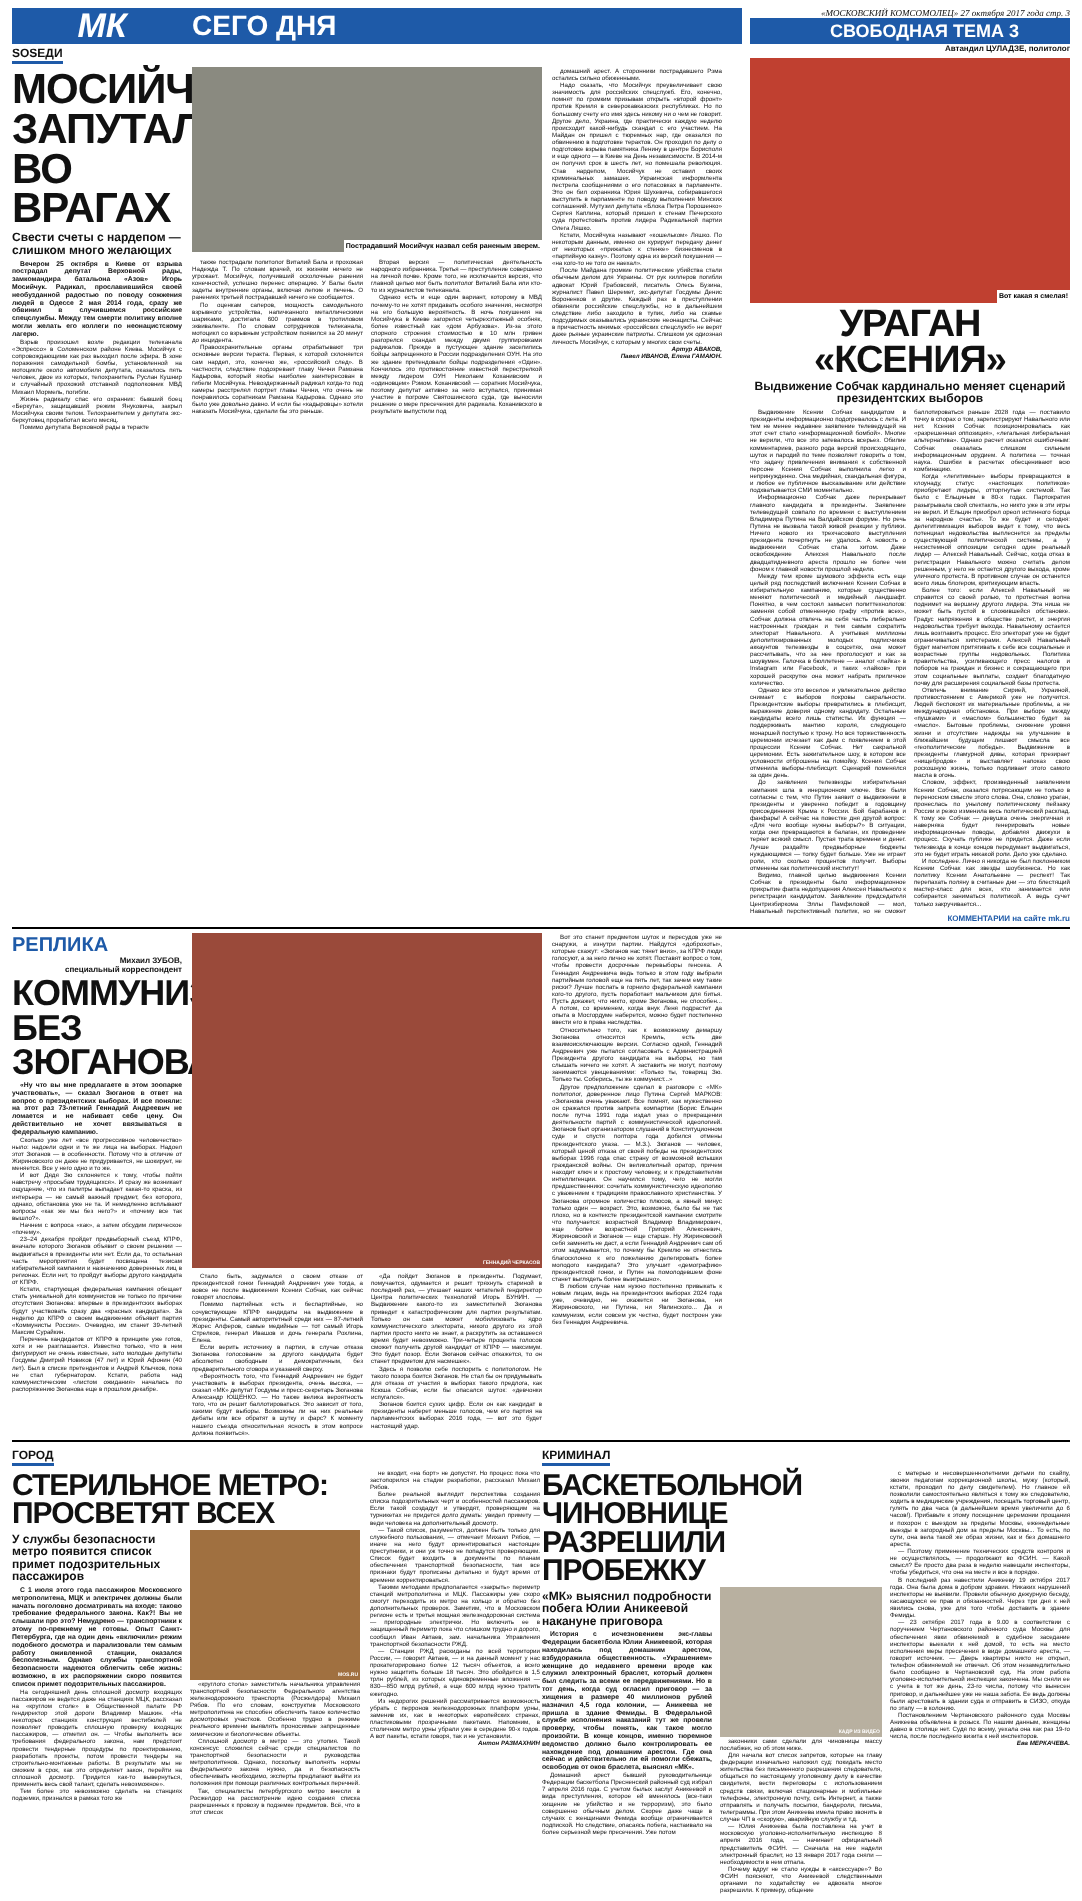МК СЕГО ДНЯ
SOSЕДИ
МОСИЙЧУК ЗАПУТАЛСЯ ВО ВРАГАХ
Свести счеты с нардепом — слишком много желающих
Вечером 25 октября в Киеве от взрыва пострадал депутат Верховной рады, замкомандира батальона «Азов» Игорь Мосийчук. Радикал, прославившийся своей необузданной радостью по поводу сожжения людей в Одессе 2 мая 2014 года, сразу же обвинил в случившемся российские спецслужбы. Между тем смерти политику вполне могли желать его коллеги по неонацистскому лагерю.
Взрыв произошел возле редакции телеканала «Эспрессо» в Соломенском районе Киева. Мосийчук с сопровождающими как раз выходил после эфира. В зоне поражения самодельной бомбы, установленной на мотоцикле около автомобиля депутата, оказалось пять человек, двое из которых, телохранитель Руслан Кушнир и случайный прохожий отставной подполковник МВД Михаил Мормель, погибли.
Жизнь радикалу спас его охранник: бывший боец «Беркута», защищавший режим Януковича, закрыл Мосийчука своим телом. Телохранителем у депутата экс-беркутовец проработал всего месяц.
Помимо депутата Верховной рады в теракте
Пострадавший Мосийчук назвал себя раненым зверем.
также пострадали политолог Виталий Бала и прохожая Надежда Т. По словам врачей, их жизням ничего не угрожает. Мосийчук, получивший осколочные ранения конечностей, успешно перенес операцию. У Балы были задеты внутренние органы, включая легкие и печень. О ранениях третьей пострадавшей ничего не сообщается.
По оценкам саперов, мощность самодельного взрывного устройства, напичканного металлическими шариками, достигала 600 граммов в тротиловом эквиваленте. По словам сотрудников телеканала, мотоцикл со взрывным устройством появился за 20 минут до инцидента.
Правоохранительные органы отрабатывают три основные версии теракта. Первая, к которой склоняется сам нардеп, это, конечно же, «российский след». В частности, следствие подозревает главу Чечни Рамзана Кадырова, который якобы наиболее заинтересован в гибели Мосийчука. Невоздержанный радикал когда-то под камеры расстрелял портрет главы Чечни, что очень не понравилось соратникам Рамзана Кадырова. Однако это было уже довольно давно. И если бы «кадыровцы» хотели наказать Мосийчука, сделали бы это раньше.
Вторая версия — политическая деятельность народного избранника. Третья — преступление совершено на личной почве. Кроме того, не исключается версия, что главной целью мог быть политолог Виталий Бала или кто-то из журналистов телеканала.
Однако есть и еще один вариант, которому в МВД почему-то не хотят придавать особого значения, несмотря на его большую вероятность. В ночь покушения на Мосийчука в Киеве загорелся четырехэтажный особняк, более известный как «дом Арбузова». Из-за этого спорного строения стоимостью в 10 млн гривен разгорелся скандал между двумя группировками радикалов. Прежде в пустующее здание заселились бойцы запрещенного в России подразделения ОУН. На это же здание претендовали бойцы подразделения «Один». Кончилось это противостояние известной перестрелкой между лидером ОУН Николаем Коханивским и «одиновцем» Рэмом. Коханивский — соратник Мосийчука, поэтому депутат активно за него вступался, принимая участие в погроме Святошинского суда, где выносили решение о мере пресечения для радикала. Коханивского в результате выпустили под
домашний арест. А сторонники пострадавшего Рэма остались сильно обиженными.
Надо сказать, что Мосийчук преувеличивает свою значимость для российских спецслужб. Его, конечно, помнят по громким призывам открыть «второй фронт» против Кремля в северокавказских республиках. Но по большому счету его имя здесь никому ни о чем не говорит. Другое дело, Украина, где практически каждую неделю происходит какой-нибудь скандал с его участием. На Майдан он пришел с тюремных нар, где оказался по обвинению в подготовке терактов. Он проходил по делу о подготовке взрыва памятника Ленину в центре Борисполя и еще одного — в Киеве на День независимости. В 2014-м он получил срок в шесть лет, но помешала революция. Став нардепом, Мосийчук не оставил своих криминальных замашек. Украинская информлента пестрела сообщениями о его потасовках в парламенте. Это он бил охранника Юрия Шухевича, собиравшегося выступить в парламенте по поводу выполнения Минских соглашений. Мутузил депутата «Блока Петра Порошенко» Сергея Каплина, который пришел к стенам Печерского суда протестовать против лидера Радикальной партии Олега Ляшко.
Кстати, Мосийчука называют «кошельком» Ляшко. По некоторым данным, именно он курирует передачу денег от некоторых «прижатых к стенке» бизнесменов в «партийную казну». Поэтому одна из версий покушения — «на кого-то не того он наехал».
После Майдана громкие политические убийства стали обычным делом для Украины. От рук киллеров погибли адвокат Юрий Грабовский, писатель Олесь Бузина, журналист Павел Шеремет, экс-депутат Госдумы Денис Вороненков и другие. Каждый раз в преступлении обвиняли российские спецслужбы, но в дальнейшем следствие либо заходило в тупик, либо на скамье подсудимых оказывались украинские неонацисты. Сейчас в причастность мнимых «российских спецслужб» не верят даже рьяные украинские патриоты. Слишком уж одиозная личность Мосийчук, с которым у многих свои счеты.
Артур АВАКОВ,
Павел ИВАНОВ, Елена ГАМАЮН.
«МОСКОВСКИЙ КОМСОМОЛЕЦ» 27 октября 2017 года стр. 3
СВОБОДНАЯ ТЕМА 3
Автандил ЦУЛАДЗЕ, политолог
Вот какая я смелая!
УРАГАН «КСЕНИЯ»
Выдвижение Собчак кардинально меняет сценарий президентских выборов
Выдвижение Ксении Собчак кандидатом в президенты информационно подогревалось с лета. И тем не менее недавнее заявление телеведущей на этот счет стало «информационной бомбой». Многие не верили, что все это затевалось всерьез. Обилие комментариев, разного рода версий происходящего, шуток и пародий по теме позволяет говорить о том, что задачу привлечения внимания к собственной персоне Ксения Собчак выполнила легко и непринужденно. Она медийная, скандальная фигура, и любое ее публичное высказывание или действие подхватывается СМИ моментально.
Информационно Собчак даже перекрывает главного кандидата в президенты. Заявление телеведущей совпало по времени с выступлением Владимира Путина на Валдайском форуме. Но речь Путина не вызвала такой живой реакции у публики. Ничего нового из трехчасового выступления президента почерпнуть не удалось. А новость о выдвижении Собчак стала хитом. Даже освобождение Алексея Навального после двадцатидневного ареста прошло не более чем фоном к главной новости прошлой недели.
Между тем кроме шумового эффекта есть еще целый ряд последствий включения Ксении Собчак в избирательную кампанию, которые существенно меняют политический и медийный ландшафт. Понятно, в чем состоял замысел политтехнологов: заменяя собой отмененную графу «против всех», Собчак должна отвлечь на себя часть либерально настроенных граждан и тем самым сократить электорат Навального. А учитывая миллионы деполитизированных молодых подписчиков аккаунтов телезвезды в соцсетях, она может рассчитывать, что за нее проголосуют и как за шоувумен. Галочка в бюллетене — аналог «лайка» в Instagram или Facebook, и таких «лайков» при хорошей раскрутке она может набрать приличное количество.
Однако все это веселое и увлекательное действо снимает с выборов покровы сакральности. Президентские выборы превратились в плебисцит, выражение доверия одному кандидату. Остальные кандидаты всего лишь статисты. Их функция — поддерживать мантию короля, следующего монаршей поступью к трону. Но вся торжественность церемонии исчезает как дым с появлением в этой процессии Ксении Собчак. Нет сакральной церемонии. Есть зажигательное шоу, в котором все условности отброшены на помойку. Ксения Собчак отменила выборы-плебисцит. Сценарий поменялся за один день.
До заявления телезвезды избирательная кампания шла в инерционном ключе. Все были согласны с тем, что Путин заявит о выдвижении в президенты и уверенно победит в годовщину присоединения Крыма к России. Бой барабанов и фанфары! А сейчас на повестке дня другой вопрос: «Для чего вообще нужны выборы?» В ситуации, когда они превращаются в балаган, их проведение теряет всякий смысл. Пустая трата времени и денег. Лучше раздайте предвыборные бюджеты нуждающимся — толку будет больше. Уже не играет роли, кто сколько процентов получит. Выборы отменены как политический институт!
Видимо, главной целью выдвижения Ксении Собчак в президенты было информационное прикрытие факта недопущения Алексея Навального к регистрации кандидатом. Заявление председателя Центризбиркома Эллы Памфиловой — мол, Навальный перспективный политик, но не сможет баллотироваться раньше 2028 года — поставило точку в спорах о том, зарегистрируют Навального или нет. Ксения Собчак позиционировалась как «разрешенная оппозиция», «легальная либеральная альтернатива». Однако расчет оказался ошибочным: Собчак оказалась слишком сильным информационным орудием. А политика — точная наука. Ошибки в расчетах обесценивают всю комбинацию.
Когда «легитимные» выборы превращаются в клоунаду, статус «настоящих политиков» приобретают лидеры, отторгнутые системой. Так было с Ельциным в 80-х годах. Партократия разыгрывала свой спектакль, но никто уже в эти игры не верил. И Ельцин приобрел ореол истинного борца за народное счастье. То же будет и сегодня: делегитимизация выборов ведет к тому, что весь потенциал недовольства выплеснется за пределы существующей политической системы, а у несистемной оппозиции сегодня один реальный лидер — Алексей Навальный. Сейчас, когда отказ в регистрации Навального можно считать делом решенным, у него не остается другого выхода, кроме уличного протеста. В противном случае он останется всего лишь блогером, критикующим власть.
Более того: если Алексей Навальный не справится со своей ролью, то протестная волна поднимет на вершину другого лидера. Эта ниша не может быть пустой в сложившейся обстановке. Градус напряжения в обществе растет, и энергия недовольства требует выхода. Навальному остается лишь возглавить процесс. Его электорат уже не будет ограничиваться хипстерами. Алексей Навальный будет магнитом притягивать к себе все социальные и возрастные группы недовольных. Политика правительства, усиливающего пресс налогов и поборов на граждан и бизнес и сокращающего при этом социальные выплаты, создает благодатную почву для расширения социальной базы протеста.
Отвлечь внимание Сирией, Украиной, противостоянием с Америкой уже не получится. Людей беспокоят их материальные проблемы, а не международная обстановка. При выборе между «пушками» и «маслом» большинство будет за «масло». Бытовые проблемы, снижение уровня жизни и отсутствие надежды на улучшение в ближайшем будущем лишают смысла все «геополитические победы». Выдвижение в президенты гламурной дивы, которая презирает «нищебродов» и выставляет напоказ свою роскошную жизнь, только подливает этого самого масла в огонь.
Словом, эффект, произведенный заявлением Ксении Собчак, оказался потрясающим не только в переносном смысле этого слова. Она, словно ураган, пронеслась по унылому политическому пейзажу России и резко изменила весь политический расклад. К тому же Собчак — девушка очень энергичная и наверняка будет генерировать новые информационные поводы, добавляя движухи в процесс. Скучать публике не придется. Даже если телезвезда в конце концов передумает выдвигаться, это не будет играть никакой роли. Дело уже сделано.
И последнее. Лично я никогда не был поклонником Ксении Собчак как звезды шоубизнеса. Но как политику Ксении Анатольевне — респект! Так перепахать поляну в считаные дни — это блестящий мастер-класс для всех, кто занимается или собирается заниматься политикой. А ведь сучет только закручивается...
КОММЕНТАРИИ на сайте mk.ru
РЕПЛИКА
Михаил ЗУБОВ,
специальный корреспондент
КОММУНИЗМ БЕЗ ЗЮГАНОВА
«Ну что вы мне предлагаете в этом зоопарке участвовать», — сказал Зюганов в ответ на вопрос о президентских выборах. И все поняли: на этот раз 73-летний Геннадий Андреевич не ломается и не набивает себе цену. Он действительно не хочет ввязываться в федеральную кампанию.
Сколько уже лет «все прогрессивное человечество» ныло: надоели одни и те же лица на выборах. Надоел этот Зюганов — в особенности. Потому что в отличие от Жириновского он даже не придуривается, не шокирует, не меняется. Все у него одно и то же.
И вот Дядя Зю склоняется к тому, чтобы пойти навстречу «просьбам трудящихся». И сразу же возникает ощущение, что из палитры выпадает какая-то краска, из интерьера — не самый важный предмет, без которого, однако, обстановка уже не та. И немедленно всплывают вопросы «как же мы без него?» и «почему все так вышло?».
Начнем с вопроса «как», а затем обсудим лирическое «почему».
23–24 декабря пройдет предвыборный съезд КПРФ, вначале которого Зюганов объявит о своем решении — выдвигаться в президенты или нет. Если да, то остальная часть мероприятия будет посвящена тезисам избирательной кампании и назначению доверенных лиц в регионах. Если нет, то пройдут выборы другого кандидата от КПРФ.
Кстати, стартующая федеральная кампания обещает стать уникальной для коммунистов не только по причине отсутствия Зюганова: впервые в президентских выборах будут участвовать сразу два «красных кандидата». За неделю до КПРФ о своем выдвижении объявит партия «Коммунисты России». Очевидно, им станет 39-летний Максим Сурайкин.
Перечень кандидатов от КПРФ в принципе уже готов, хотя и не разглашается. Известно только, что в нем фигурируют не очень известные, зато молодые депутаты Госдумы Дмитрий Новиков (47 лет) и Юрий Афонин (40 лет). Был в списке претендентов и Андрей Клычков, пока не стал губернатором. Кстати, работа над коммунистическим «листом ожидания» началась по распоряжению Зюганова еще в прошлом декабре.
ГЕННАДИЙ ЧЕРКАСОВ
Стало быть, задумался о своем отказе от президентской гонки Геннадий Андреевич уже тогда, а вовсе не после выдвижения Ксении Собчак, как сейчас говорят злословы.
Помимо партийных есть и беспартийные, но сочувствующие КПРФ кандидаты на выдвижение в президенты. Самый авторитетный среди них — 87-летний Жорес Алферов, самые медийные — тот самый Игорь Стрелков, генерал Ивашов и дочь генерала Рохлина, Елена.
Если верить источнику в партии, в случае отказа Зюганова голосование за другого кандидата будет абсолютно свободным и демократичным, без предварительного сговора и указаний сверху.
«Вероятность того, что Геннадий Андреевич не будет участвовать в выборах президента, очень высока, — сказал «МК» депутат Госдумы и пресс-секретарь Зюганова Александр ЮЩЕНКО. — Но также велика вероятность того, что он решит баллотироваться. Это зависит от того, какими будут выборы. Возможны ли на них реальные дебаты или все обратят в шутку и фарс? К моменту нашего съезда относительная ясность в этом вопросе должна появиться».
«Да пойдет Зюганов в президенты. Подумает, помучается, одумается и решит тряхнуть стариной в последний раз, — утешает наших читателей гендиректор Центра политических технологий Игорь БУНИН. — Выдвижение какого-то из заместителей Зюганова приведет к катастрофическим для партии результатам. Только он сам может мобилизовать ядро коммунистического электората, никого другого из этой партии просто никто не знает, а раскрутить за оставшееся время будет невозможно. Три-четыре процента голосов сможет получить другой кандидат от КПРФ — максимум. Это будет позор. Если Зюганов сейчас откажется, то он станет предметом для насмешек».
Здесь я позволю себе поспорить с политологом. Не такого позора боится Зюганов. Не стал бы он придумывать для отказа от участия в выборах такого предлога, как Ксюша Собчак, если бы опасался шуток: «девчонки испугался».
Зюганов боится сухих цифр. Если он как кандидат в президенты наберет меньше голосов, чем его партия на парламентских выборах 2016 года, — вот это будет настоящий удар.
Вот это станет предметом шуток и пересудов уже не снаружи, а изнутри партии. Найдутся «доброхоты», которые скажут: «Зюганов нас тянет вниз», за КПРФ люди голосуют, а за него лично не хотят. Поставят вопрос о том, чтобы провести досрочные перевыборы генсека. А Геннадия Андреевича ведь только в этом году выбрали партийным головой еще на пять лет, так зачем ему такие риски? Лучше послать в горнило федеральной кампании кого-то другого, пусть поработает мальчиком для битья. Пусть докажет, что никто, кроме Зюганова, не способен... А потом, со временем, когда внук Леня подрастет да опыта в Мосгордуме наберется, можно будет постепенно ввести его в права наследства.
Относительно того, как к возможному демаршу Зюганова относится Кремль, есть две взаимоисключающие версии. Согласно одной, Геннадий Андреевич уже пытался согласовать с Администрацией Президента другого кандидата на выборы, но там слышать ничего не хотят. А заставить не могут, поэтому занимаются увещеваниями: «Только ты, товарищ Зю. Только ты. Соберись, ты же коммунист...»
Другое предположение сделал в разговоре с «МК» политолог, доверенное лицо Путина Сергей МАРКОВ: «Зюганова очень уважают. Все помнят, как мужественно он сражался против запрета компартии (Борис Ельцин после путча 1991 года издал указ о прекращении деятельности партий с коммунистической идеологией. Зюганов был организатором слушаний в Конституционном суде и спустя полтора года добился отмены президентского указа. — М.З.). Зюганов — человек, который ценой отказа от своей победы на президентских выборах 1996 года спас страну от возможной вспышки гражданской войны. Он великолепный оратор, причем находит ключ и к простому человеку, и к представителям интеллигенции. Он научился тому, чего не могли предшественники: сочетать коммунистическую идеологию с уважением к традициям православного христианства. У Зюганова огромное количество плюсов, а явный минус только один — возраст. Это, возможно, было бы не так плохо, но в контексте президентской кампании смотрите что получается: возрастной Владимир Владимирович, еще более возрастной Григорий Алексеевич, Жириновский и Зюганов — еще старше. Ну Жириновский себя заменить не даст, а если Геннадий Андреевич сам об этом задумывается, то почему бы Кремлю не отнестись благосклонно к его пожеланию делегировать более молодого кандидата? Это улучшит «демографию» президентской гонки, и Путин на помолодевшем фоне станет выглядеть более выигрышно».
В любом случае нам нужно постепенно привыкать к новым лицам, ведь на президентских выборах 2024 года уже, очевидно, не окажется ни Зюганова, ни Жириновского, ни Путина, ни Явлинского... Да и коммунизм, если совсем уж честно, будет построен уже без Геннадия Андреевича.
ГОРОД
СТЕРИЛЬНОЕ МЕТРО: ПРОСВЕТЯТ ВСЕХ
У службы безопасности метро появится список примет подозрительных пассажиров
С 1 июля этого года пассажиров Московского метрополитена, МЦК и электричек должны были начать поголовно досматривать на входе: таково требование федерального закона. Как?! Вы не слышали про это? Немудрено — транспортники к этому по-прежнему не готовы. Опыт Санкт-Петербурга, где на один день «включили» режим подобного досмотра и парализовали тем самым работу оживленной станции, оказался бесполезным. Однако службы транспортной безопасности надеются облегчить себе жизнь: возможно, в их распоряжении скоро появится список примет подозрительных пассажиров.
На сегодняшний день сплошной досмотр входящих пассажиров не ведется даже на станциях МЦК, рассказал на «круглом столе» в Общественной палате РФ гендиректор этой дороги Владимир Машкин. «На некоторых станциях конструкция вестибюлей не позволяет проводить сплошную проверку входящих пассажиров, — отметил он. — Чтобы выполнить все требования федерального закона, нам предстоит провести тендерные процедуры по проектированию, разработать проекты, потом провести тендеры на строительно-монтажные работы. В результате мы не сможем в срок, как это определяет закон, перейти на сплошной досмотр. Придется как-то вывернуться, применить весь свой талант, сделать невозможное».
Тем более это невозможно сделать на станциях подземки, признался в рамках того же
MOS.RU
«круглого стола» заместитель начальника управления транспортной безопасности Федерального агентства железнодорожного транспорта (Росжелдора) Михаил Рябов. По его словам, конструктив Московского метрополитена не способен обеспечить такое количество досмотровых участков. Особенно трудно в режиме реального времени выявлять проносимые запрещенные химические и биологические объекты.
Сплошной досмотр в метро — это утопия. Такой консенсус сложился сейчас среди специалистов по транспортной безопасности и руководства метрополитенов. Однако, поскольку выполнять нормы федерального закона нужно, да и безопасность обеспечивать необходимо, эксперты предлагают выйти из положения при помощи различных контрольных перечней.
Так, специалисты петербургского метро внесли в Росжелдор на рассмотрение идею создания списка разрешенных к провозу в подземке предметов. Всё, что в этот список
не входит, «на борт» не допустят. Но процесс пока что застопорился на стадии разработки, рассказал Михаил Рябов.
Более реальной выглядит перспектива создания списка подозрительных черт и особенностей пассажиров. Если такой создадут и утвердят, проверяющим на турникетах не придется долго думать: увидел примету — веди человека на дополнительный досмотр.
— Такой список, разумеется, должен быть только для служебного пользования, — отмечает Михаил Рябов, — иначе на него будут ориентироваться настоящие преступники, и они уж точно не попадутся проверяющим. Список будет входить в документы по планам обеспечения транспортной безопасности, там все признаки будут прописаны детально и будут время от времени корректироваться.
Такими методами предполагается «закрыть» периметр станций метрополитена и МЦК. Пассажиры уже скоро смогут переходить из метро на кольцо и обратно без дополнительных проверок. Заметим, что в Московском регионе есть и третья мощная железнодорожная система — пригородные электрички. Но включить ее в защищенный периметр пока что слишком трудно и дорого, сообщил Иван Автаев, зам. начальника Управления транспортной безопасности РЖД.
— Станции РЖД раскиданы по всей территории России, — говорит Автаев, — и на данный момент у нас прокатегорировано более 12 тысяч объектов, а всего нужно защитить больше 18 тысяч. Это обойдется в 1,5 трлн рублей, из которых единовременные вложения — 830—850 млрд рублей, а еще 600 млрд нужно тратить ежегодно.
Из недорогих решений рассматривается возможность убрать с перронов железнодорожных платформ урны, заменив их, как в некоторых европейских странах, пластиковыми прозрачными пакетами. Напомним, в столичном метро урны убрали уже в середине 90-х годов. А вот пакеты, кстати говоря, так и не установили.
Антон РАЗМАХНИН
КРИМИНАЛ
БАСКЕТБОЛЬНОЙ ЧИНОВНИЦЕ РАЗРЕШИЛИ ПРОБЕЖКУ
«МК» выяснил подробности побега Юлии Аникеевой накануне приговора
История с исчезновением экс-главы Федерации баскетбола Юлии Аникеевой, которая находилась под домашним арестом, взбудоражила общественность. «Украшением» женщине до недавнего времени вроде как служил электронный браслет, который должен был следить за всеми ее передвижениями. Но в тот день, когда суд огласил приговор — за хищения в размере 40 миллионов рублей назначил 4,5 года колонии, — Аникеева не пришла в здание Фемиды. В Федеральной службе исполнения наказаний тут же провели проверку, чтобы понять, как такое могло произойти. В конце концов, именно тюремное ведомство должно было контролировать ее нахождение под домашним арестом. Где она сейчас и действительно ли ей помогли сбежать, освободив от оков браслета, выяснял «МК».
Домашний арест бывший руководительнице Федерации баскетбола Пресненский районный суд избрал 7 апреля 2016 года. С учетом былых заслуг Аникеевой и вида преступления, которое ей вменялось (все-таки хищение не убийство и не терроризм), это было совершенно обычным делом. Скорее даже чаще в случаях с женщинами Фемида вообще ограничивается подпиской. Но следствие, опасаясь побега, настаивало на более серьезной мере пресечения. Уже потом
КАДР ИЗ ВИДЕО
законники сами сделали для чиновницы массу послабжек, но об этом ниже.
Для начала вот список запретов, которые на главу федерации изначально наложил суд: покидать место жительства без письменного разрешения следователя, общаться по настоящему уголовному делу в качестве свидетеля, вести переговоры с использованием средств связи, включая стационарные и мобильные телефоны, электронную почту, сеть Интернет, а также отправлять и получать посылки, бандероли, письма, телеграммы. При этом Аникеева имела право звонить в случае ЧП в «скорую», аварийную службу и т.д.
— Юлия Аникеева была поставлена на учет в московскую уголовно-исполнительную инспекцию 8 апреля 2016 года, — начинает официальный представитель ФСИН. — Сначала на нее надели электронный браслет, но 13 января 2017 года сняли — необходимости в нем отпала.
Почему вдруг не стало нужды в «аксессуаре»? Во ФСИН поясняют, что Аникеевой следственными органами по ходатайству ее адвоката многое разрешили. К примеру, общение
с матерью и несовершеннолетними детьми по скайпу, звонки педагогам коррекционной школы, мужу (который, кстати, проходил по делу свидетелем). Но главное ей позволили самостоятельно являться к тому же следователю, ходить в медицинские учреждения, посещать торговый центр, гулять по два часа (в дальнейшем время увеличили до 6 часов!). Прибавьте к этому посещение церемонии прощания и похорон с выездом за пределы Москвы, еженедельные выезды в загородный дом за пределы Москвы... То есть, по сути, она вела такой же образ жизни, как и без домашнего ареста.
— Поэтому применение технических средств контроля и не осуществлялось, — продолжают во ФСИН. — Какой смысл? Ее просто два раза в неделю навещали инспекторы, чтобы убедиться, что она на месте и все в порядке.
В последний раз навестили Аникееву 19 октября 2017 года. Она была дома в добром здравии. Никаких нарушений инспекторы не выявили. Провели обычную дежурную беседу, касающуюся ее прав и обязанностей. Через три дня к ней явились снова, уже для того чтобы доставить в здание Фемиды.
— 23 октября 2017 года в 9.00 в соответствии с поручением Чертановского районного суда Москвы для обеспечения явки обвиняемой в судебное заседание инспекторы выехали к ней домой, то есть на место исполнения меры пресечения в виде домашнего ареста, — говорит источник. — Дверь квартиры никто не открыл, телефон обвиняемой не отвечал. Об этом незамедлительно было сообщено в Чертановский суд. На этом работа уголовно-исполнительной инспекции закончена. Мы сняли ее с учета в тот же день, 23-го числа, потому что вынесен приговор, и дальнейшее уже не наша забота. Ее ведь должны были арестовать в здании суда и отправить в СИЗО, откуда по этапу — в колонию.
Постановлением Чертановского районного суда Москвы Аникеева объявлена в розыск. По нашим данным, женщины давно в столице нет. Судя по всему, уехала она как раз 19-го числа, после последнего визита к ней инспекторов.
Ева МЕРКАЧЕВА.